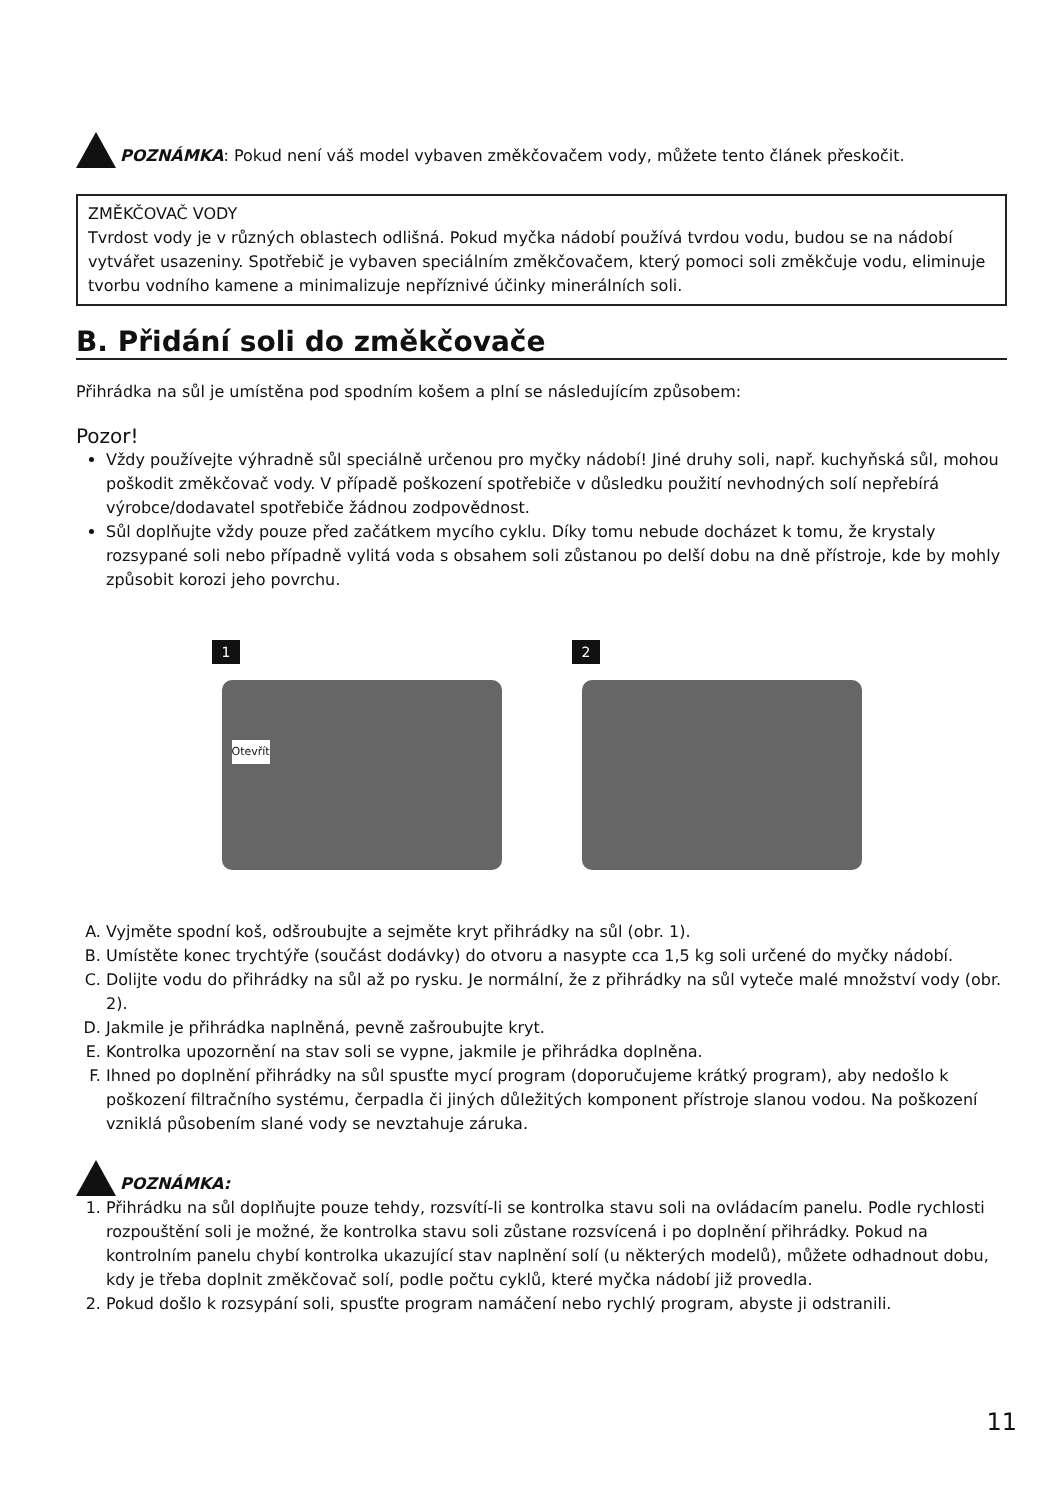POZNÁMKA: Pokud není váš model vybaven změkčovačem vody, můžete tento článek přeskočit.
ZMĚKČOVAČ VODY
Tvrdost vody je v různých oblastech odlišná. Pokud myčka nádobí používá tvrdou vodu, budou se na nádobí vytvářet usazeniny. Spotřebič je vybaven speciálním změkčovačem, který pomoci soli změkčuje vodu, eliminuje tvorbu vodního kamene a minimalizuje nepříznivé účinky minerálních soli.
B. Přidání soli do změkčovače
Přihrádka na sůl je umístěna pod spodním košem a plní se následujícím způsobem:
Pozor!
Vždy používejte výhradně sůl speciálně určenou pro myčky nádobí! Jiné druhy soli, např. kuchyňská sůl, mohou poškodit změkčovač vody. V případě poškození spotřebiče v důsledku použití nevhodných solí nepřebírá výrobce/dodavatel spotřebiče žádnou zodpovědnost.
Sůl doplňujte vždy pouze před začátkem mycího cyklu. Díky tomu nebude docházet k tomu, že krystaly rozsypané soli nebo případně vylitá voda s obsahem soli zůstanou po delší dobu na dně přístroje, kde by mohly způsobit korozi jeho povrchu.
1
Otevřít
2
A. Vyjměte spodní koš, odšroubujte a sejměte kryt přihrádky na sůl (obr. 1).
B. Umístěte konec trychtýře (součást dodávky) do otvoru a nasypte cca 1,5 kg soli určené do myčky nádobí.
C. Dolijte vodu do přihrádky na sůl až po rysku. Je normální, že z přihrádky na sůl vyteče malé množství vody (obr. 2).
D. Jakmile je přihrádka naplněná, pevně zašroubujte kryt.
E. Kontrolka upozornění na stav soli se vypne, jakmile je přihrádka doplněna.
F. Ihned po doplnění přihrádky na sůl spusťte mycí program (doporučujeme krátký program), aby nedošlo k poškození filtračního systému, čerpadla či jiných důležitých komponent přístroje slanou vodou. Na poškození vzniklá působením slané vody se nevztahuje záruka.
POZNÁMKA:
1. Přihrádku na sůl doplňujte pouze tehdy, rozsvítí-li se kontrolka stavu soli na ovládacím panelu. Podle rychlosti rozpouštění soli je možné, že kontrolka stavu soli zůstane rozsvícená i po doplnění přihrádky. Pokud na kontrolním panelu chybí kontrolka ukazující stav naplnění solí (u některých modelů), můžete odhadnout dobu, kdy je třeba doplnit změkčovač solí, podle počtu cyklů, které myčka nádobí již provedla.
2. Pokud došlo k rozsypání soli, spusťte program namáčení nebo rychlý program, abyste ji odstranili.
11